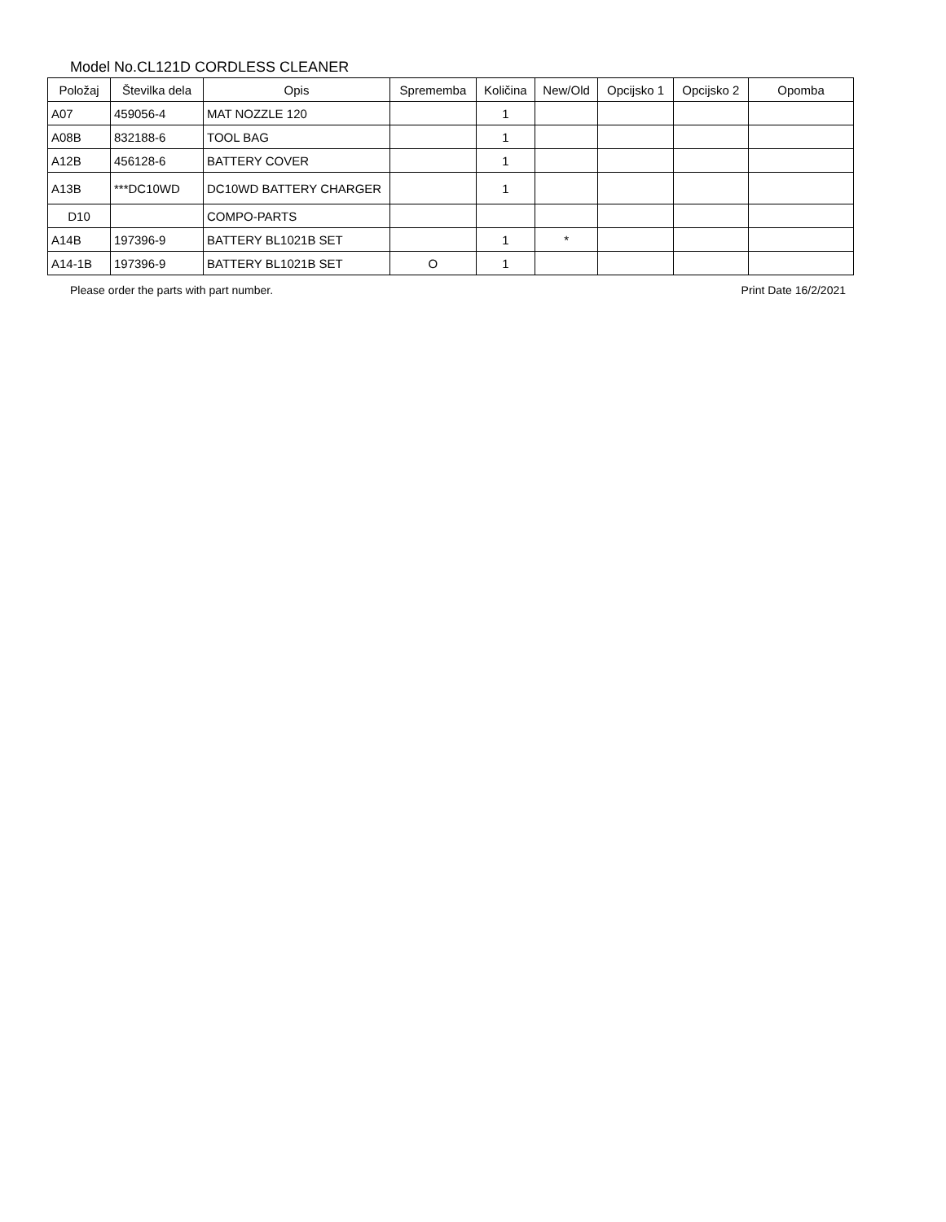Model No.CL121D CORDLESS CLEANER
| Položaj | Številka dela | Opis | Sprememba | Količina | New/Old | Opcijsko 1 | Opcijsko 2 | Opomba |
| --- | --- | --- | --- | --- | --- | --- | --- | --- |
| A07 | 459056-4 | MAT NOZZLE 120 | | 1 | | | | |
| A08B | 832188-6 | TOOL BAG | | 1 | | | | |
| A12B | 456128-6 | BATTERY COVER | | 1 | | | | |
| A13B | ***DC10WD | DC10WD BATTERY CHARGER | | 1 | | | | |
| D10 | | COMPO-PARTS | | | | | | |
| A14B | 197396-9 | BATTERY BL1021B SET | | 1 | * | | | |
| A14-1B | 197396-9 | BATTERY BL1021B SET | O | 1 | | | | |
Please order the parts with part number. Print Date 16/2/2021